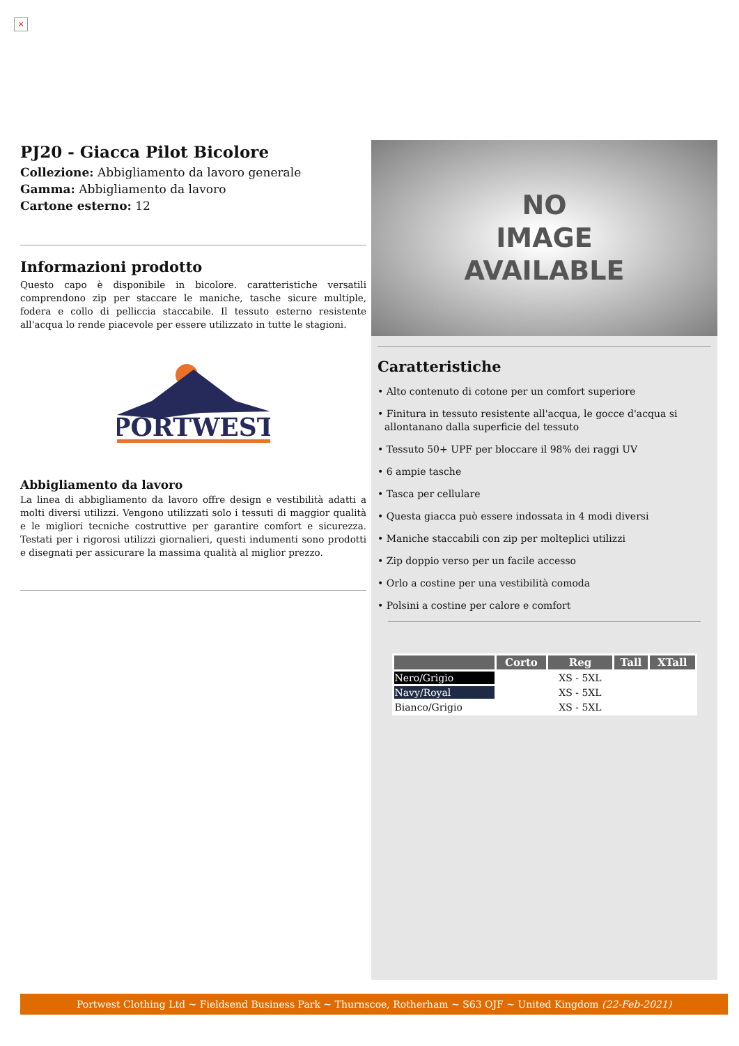×
PJ20 - Giacca Pilot Bicolore
Collezione: Abbigliamento da lavoro generale
Gamma: Abbigliamento da lavoro
Cartone esterno: 12
Informazioni prodotto
Questo capo è disponibile in bicolore. caratteristiche versatili comprendono zip per staccare le maniche, tasche sicure multiple, fodera e collo di pelliccia staccabile. Il tessuto esterno resistente all'acqua lo rende piacevole per essere utilizzato in tutte le stagioni.
PORTWEST
Abbigliamento da lavoro
La linea di abbigliamento da lavoro offre design e vestibilità adatti a molti diversi utilizzi. Vengono utilizzati solo i tessuti di maggior qualità e le migliori tecniche costruttive per garantire comfort e sicurezza. Testati per i rigorosi utilizzi giornalieri, questi indumenti sono prodotti e disegnati per assicurare la massima qualità al miglior prezzo.
NO
IMAGE
AVAILABLE
Caratteristiche
• Alto contenuto di cotone per un comfort superiore
• Finitura in tessuto resistente all'acqua, le gocce d'acqua si allontanano dalla superficie del tessuto
• Tessuto 50+ UPF per bloccare il 98% dei raggi UV
• 6 ampie tasche
• Tasca per cellulare
• Questa giacca può essere indossata in 4 modi diversi
• Maniche staccabili con zip per molteplici utilizzi
• Zip doppio verso per un facile accesso
• Orlo a costine per una vestibilità comoda
• Polsini a costine per calore e comfort
| | Corto | Reg | Tall | XTall |
| --- | --- | --- | --- | --- |
| Nero/Grigio | | XS - 5XL | | |
| Navy/Royal | | XS - 5XL | | |
| Bianco/Grigio | | XS - 5XL | | |
Portwest Clothing Ltd ~ Fieldsend Business Park ~ Thurnscoe, Rotherham ~ S63 OJF ~ United Kingdom (22-Feb-2021)